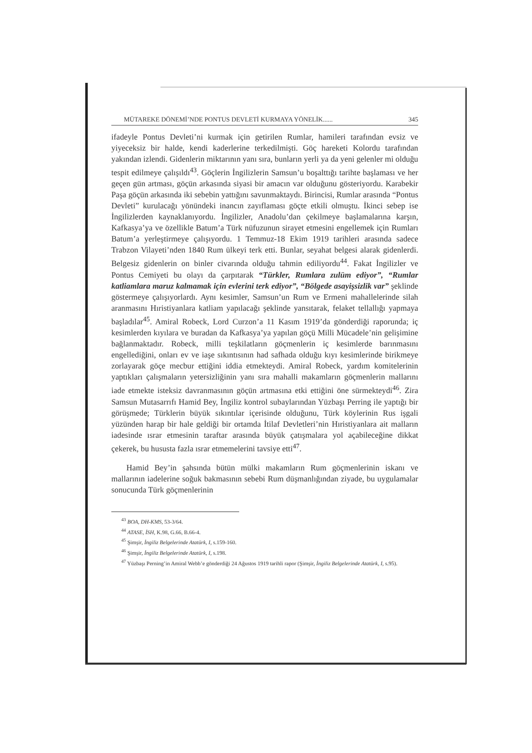MÜTAREKE DÖNEMİ’NDE PONTUS DEVLETİ KURMAYA YÖNELİK...... 345
ifadeyle Pontus Devleti’ni kurmak için getirilen Rumlar, hamileri tarafından evsiz ve yiyeceksiz bir halde, kendi kaderlerine terkedilmişti. Göç hareketi Kolordu tarafından yakından izlendi. Gidenlerin miktarının yanı sıra, bunların yerli ya da yeni gelenler mi olduğu tespit edilmeye çalışıldı<sup>43</sup>. Göçlerin İngilizlerin Samsun’u boşalttığı tarihte başlaması ve her geçen gün artması, göçün arkasında siyasi bir amacın var olduğunu gösteriyordu. Karabekir Paşa göçün arkasında iki sebebin yattığını savunmaktaydı. Birincisi, Rumlar arasında “Pontus Devleti” kurulacağı yönündeki inancın zayıflaması göçte etkili olmuştu. İkinci sebep ise İngilizlerden kaynaklanıyordu. İngilizler, Anadolu’dan çekilmeye başlamalarına karşın, Kafkasya’ya ve özellikle Batum’a Türk nüfuzunun sirayet etmesini engellemek için Rumları Batum’a yerleştirmeye çalışıyordu. 1 Temmuz-18 Ekim 1919 tarihleri arasında sadece Trabzon Vilayeti’nden 1840 Rum ülkeyi terk etti. Bunlar, seyahat belgesi alarak gidenlerdi. Belgesiz gidenlerin on binler civarında olduğu tahmin ediliyordu<sup>44</sup>. Fakat İngilizler ve Pontus Cemiyeti bu olayı da çarpıtarak “Türkler, Rumlara zulüm ediyor”, “Rumlar katliamlara maruz kalmamak için evlerini terk ediyor”, “Bölgede asayişsizlik var” şeklinde göstermeye çalışıyorlardı. Aynı kesimler, Samsun’un Rum ve Ermeni mahallelerinde silah aranmasını Hıristiyanlara katliam yapılacağı şeklinde yansıtarak, felaket tellallığı yapmaya başladılar<sup>45</sup>. Amiral Robeck, Lord Curzon’a 11 Kasım 1919’da gönderdiği raporunda; iç kesimlerden kıyılara ve buradan da Kafkasya’ya yapılan göçü Milli Mücadele’nin gelişimine bağlanmaktadır. Robeck, milli teşkilatların göçmenlerin iç kesimlerde barınmasını engellediğini, onları ev ve iaşe sıkıntısının had safhada olduğu kıyı kesimlerinde birikmeye zorlayarak göçe mecbur ettiğini iddia etmekteydi. Amiral Robeck, yardım komitelerinin yaptıkları çalışmaların yetersizliğinin yanı sıra mahalli makamların göçmenlerin mallarını iade etmekte isteksiz davranmasının göçün artmasına etki ettiğini öne sürmekteydi<sup>46</sup>. Zira Samsun Mutasarrıfı Hamid Bey, İngiliz kontrol subaylarından Yüzbaşı Perring ile yaptığı bir görüşmede; Türklerin büyük sıkıntılar içerisinde olduğunu, Türk köylerinin Rus işgali yüzünden harap bir hale geldiği bir ortamda İtilaf Devletleri’nin Hıristiyanlara ait malların iadesinde ısrar etmesinin taraftar arasında büyük çatışmalara yol açabileceğine dikkat çekerek, bu hususta fazla ısrar etmemelerini tavsiye etti<sup>47</sup>.
Hamid Bey’in şahsında bütün mülki makamların Rum göçmenlerinin iskanı ve mallarının iadelerine soğuk bakmasının sebebi Rum düşmanlığından ziyade, bu uygulamalar sonucunda Türk göçmenlerinin
<sup>43</sup> BOA, DH-KMS, 53-3/64.
<sup>44</sup> ATASE, İSH, K.98, G.66, B.66-4.
<sup>45</sup> Şimşir, İngiliz Belgelerinde Atatürk, I, s.159-160.
<sup>46</sup> Şimşir, İngiliz Belgelerinde Atatürk, I, s.198.
<sup>47</sup> Yüzbaşı Perning’in Amiral Webb’e gönderdiği 24 Ağustos 1919 tarihli rapor (Şimşir, İngiliz Belgelerinde Atatürk, I, s.95).